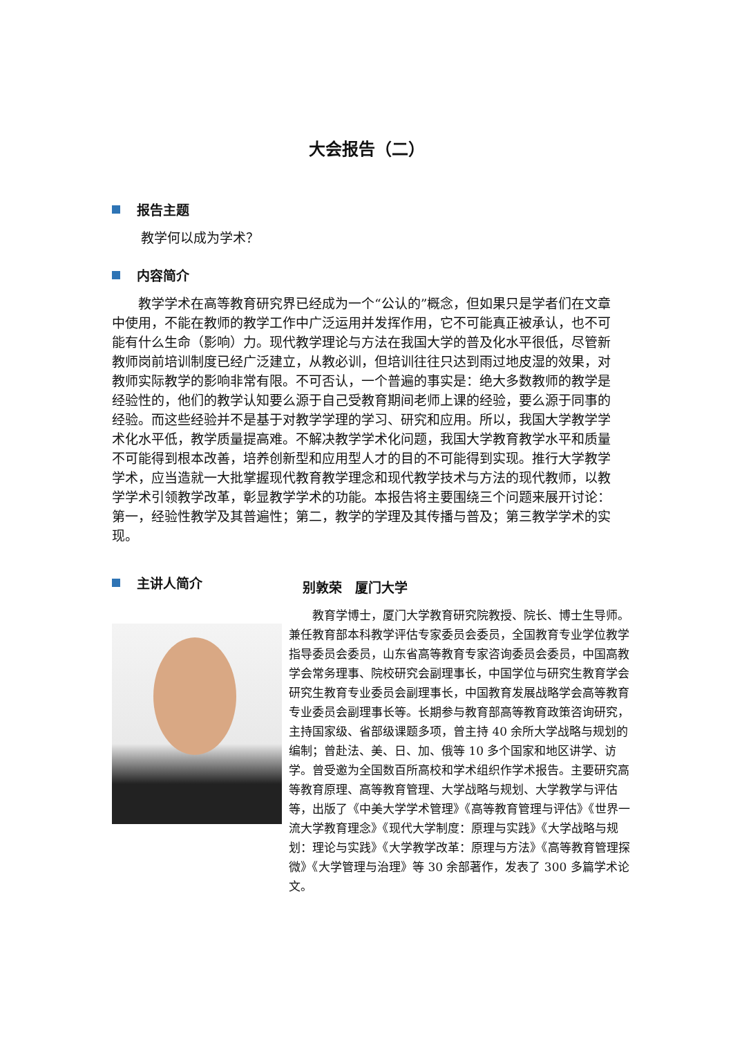大会报告（二）
报告主题
教学何以成为学术？
内容简介
教学学术在高等教育研究界已经成为一个“公认的”概念，但如果只是学者们在文章中使用，不能在教师的教学工作中广泛运用并发挥作用，它不可能真正被承认，也不可能有什么生命（影响）力。现代教学理论与方法在我国大学的普及化水平很低，尽管新教师岗前培训制度已经广泛建立，从教必训，但培训往往只达到雨过地皮湿的效果，对教师实际教学的影响非常有限。不可否认，一个普遍的事实是：绝大多数教师的教学是经验性的，他们的教学认知要么源于自己受教育期间老师上课的经验，要么源于同事的经验。而这些经验并不是基于对教学学理的学习、研究和应用。所以，我国大学教学学术化水平低，教学质量提高难。不解决教学学术化问题，我国大学教育教学水平和质量不可能得到根本改善，培养创新型和应用型人才的目的不可能得到实现。推行大学教学学术，应当造就一大批掌握现代教育教学理念和现代教学技术与方法的现代教师，以教学学术引领教学改革，彰显教学学术的功能。本报告将主要围绕三个问题来展开讨论：第一，经验性教学及其普遍性；第二，教学的学理及其传播与普及；第三教学学术的实现。
主讲人简介
别敦荣　厦门大学
教育学博士，厦门大学教育研究院教授、院长、博士生导师。兼任教育部本科教学评估专家委员会委员，全国教育专业学位教学指导委员会委员，山东省高等教育专家咨询委员会委员，中国高教学会常务理事、院校研究会副理事长，中国学位与研究生教育学会研究生教育专业委员会副理事长，中国教育发展战略学会高等教育专业委员会副理事长等。长期参与教育部高等教育政策咨询研究，主持国家级、省部级课题多项，曾主持 40 余所大学战略与规划的编制；曾赴法、美、日、加、俄等 10 多个国家和地区讲学、访学。曾受邀为全国数百所高校和学术组织作学术报告。主要研究高等教育原理、高等教育管理、大学战略与规划、大学教学与评估等，出版了《中美大学学术管理》《高等教育管理与评估》《世界一流大学教育理念》《现代大学制度：原理与实践》《大学战略与规划：理论与实践》《大学教学改革：原理与方法》《高等教育管理探微》《大学管理与治理》等 30 余部著作，发表了 300 多篇学术论文。